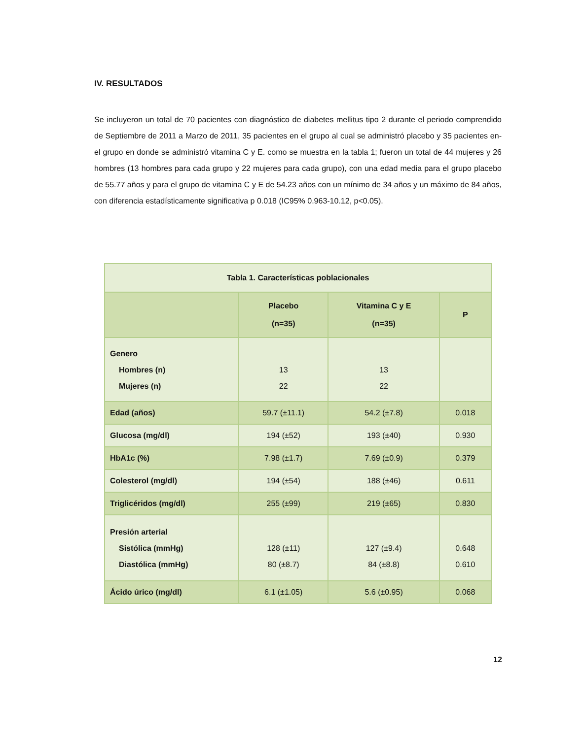IV. RESULTADOS
Se incluyeron un total de 70 pacientes con diagnóstico de diabetes mellitus tipo 2 durante el periodo comprendido de Septiembre de 2011 a Marzo de 2011, 35 pacientes en el grupo al cual se administró placebo y 35 pacientes en- el grupo en donde se administró vitamina C y E. como se muestra en la tabla 1; fueron un total de 44 mujeres y 26 hombres (13 hombres para cada grupo y 22 mujeres para cada grupo), con una edad media para el grupo placebo de 55.77 años y para el grupo de vitamina C y E de 54.23 años con un mínimo de 34 años y un máximo de 84 años, con diferencia estadísticamente significativa p 0.018 (IC95% 0.963-10.12, p<0.05).
| Tabla 1. Características poblacionales | | | |
| --- | --- | --- | --- |
| | Placebo (n=35) | Vitamina C y E (n=35) | P |
| Genero Hombres (n) Mujeres (n) | 13 22 | 13 22 | |
| Edad (años) | 59.7 (±11.1) | 54.2 (±7.8) | 0.018 |
| Glucosa (mg/dl) | 194 (±52) | 193 (±40) | 0.930 |
| HbA1c (%) | 7.98 (±1.7) | 7.69 (±0.9) | 0.379 |
| Colesterol (mg/dl) | 194 (±54) | 188 (±46) | 0.611 |
| Triglicéridos (mg/dl) | 255 (±99) | 219 (±65) | 0.830 |
| Presión arterial Sistólica (mmHg) Diastólica (mmHg) | 128 (±11) 80 (±8.7) | 127 (±9.4) 84 (±8.8) | 0.648 0.610 |
| Ácido úrico (mg/dl) | 6.1 (±1.05) | 5.6 (±0.95) | 0.068 |
12